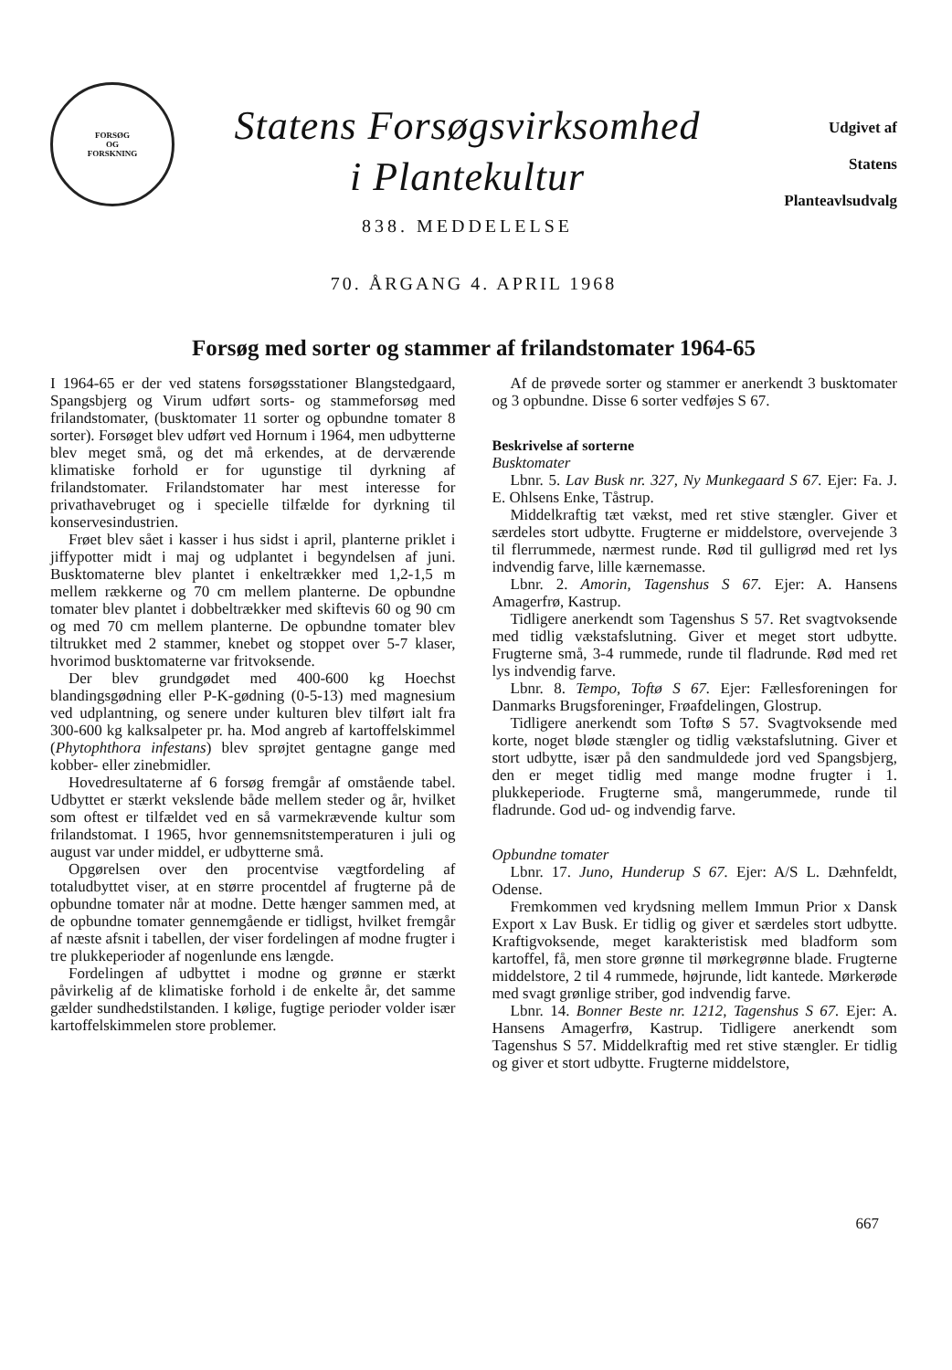FORSØG
OG
FORSKNING
Statens Forsøgsvirksomhed
i Plantekultur
838. MEDDELELSE
Udgivet af
Statens
Planteavlsudvalg
70. ÅRGANG 4. APRIL 1968
Forsøg med sorter og stammer af frilandstomater 1964-65
I 1964-65 er der ved statens forsøgsstationer Blangstedgaard, Spangsbjerg og Virum udført sorts- og stammeforsøg med frilandstomater, (busktomater 11 sorter og opbundne tomater 8 sorter). Forsøget blev udført ved Hornum i 1964, men udbytterne blev meget små, og det må erkendes, at de derværende klimatiske forhold er for ugunstige til dyrkning af frilandstomater. Frilandstomater har mest interesse for privathavebruget og i specielle tilfælde for dyrkning til konservesindustrien.
Frøet blev sået i kasser i hus sidst i april, planterne priklet i jiffypotter midt i maj og udplantet i begyndelsen af juni. Busktomaterne blev plantet i enkeltrækker med 1,2-1,5 m mellem rækkerne og 70 cm mellem planterne. De opbundne tomater blev plantet i dobbeltrækker med skiftevis 60 og 90 cm og med 70 cm mellem planterne. De opbundne tomater blev tiltrukket med 2 stammer, knebet og stoppet over 5-7 klaser, hvorimod busktomaterne var fritvoksende.
Der blev grundgødet med 400-600 kg Hoechst blandingsgødning eller P-K-gødning (0-5-13) med magnesium ved udplantning, og senere under kulturen blev tilført ialt fra 300-600 kg kalksalpeter pr. ha. Mod angreb af kartoffelskimmel (Phytophthora infestans) blev sprøjtet gentagne gange med kobber- eller zinebmidler.
Hovedresultaterne af 6 forsøg fremgår af omstående tabel. Udbyttet er stærkt vekslende både mellem steder og år, hvilket som oftest er tilfældet ved en så varmekrævende kultur som frilandstomat. I 1965, hvor gennemsnitstemperaturen i juli og august var under middel, er udbytterne små.
Opgørelsen over den procentvise vægtfordeling af totaludbyttet viser, at en større procentdel af frugterne på de opbundne tomater når at modne. Dette hænger sammen med, at de opbundne tomater gennemgående er tidligst, hvilket fremgår af næste afsnit i tabellen, der viser fordelingen af modne frugter i tre plukkeperioder af nogenlunde ens længde.
Fordelingen af udbyttet i modne og grønne er stærkt påvirkelig af de klimatiske forhold i de enkelte år, det samme gælder sundhedstilstanden. I kølige, fugtige perioder volder især kartoffelskimmelen store problemer.
Af de prøvede sorter og stammer er anerkendt 3 busktomater og 3 opbundne. Disse 6 sorter vedføjes S 67.
Beskrivelse af sorterne
Busktomater
Lbnr. 5. Lav Busk nr. 327, Ny Munkegaard S 67. Ejer: Fa. J. E. Ohlsens Enke, Tåstrup.
Middelkraftig tæt vækst, med ret stive stængler. Giver et særdeles stort udbytte. Frugterne er middelstore, overvejende 3 til flerrummede, nærmest runde. Rød til gulligrød med ret lys indvendig farve, lille kærnemasse.
Lbnr. 2. Amorin, Tagenshus S 67. Ejer: A. Hansens Amagerfrø, Kastrup.
Tidligere anerkendt som Tagenshus S 57. Ret svagtvoksende med tidlig vækstafslutning. Giver et meget stort udbytte. Frugterne små, 3-4 rummede, runde til fladrunde. Rød med ret lys indvendig farve.
Lbnr. 8. Tempo, Toftø S 67. Ejer: Fællesforeningen for Danmarks Brugsforeninger, Frøafdelingen, Glostrup.
Tidligere anerkendt som Toftø S 57. Svagtvoksende med korte, noget bløde stængler og tidlig vækstafslutning. Giver et stort udbytte, især på den sandmuldede jord ved Spangsbjerg, den er meget tidlig med mange modne frugter i 1. plukkeperiode. Frugterne små, mangerummede, runde til fladrunde. God ud- og indvendig farve.
Opbundne tomater
Lbnr. 17. Juno, Hunderup S 67. Ejer: A/S L. Dæhnfeldt, Odense.
Fremkommen ved krydsning mellem Immun Prior x Dansk Export x Lav Busk. Er tidlig og giver et særdeles stort udbytte. Kraftigvoksende, meget karakteristisk med bladform som kartoffel, få, men store grønne til mørkegrønne blade. Frugterne middelstore, 2 til 4 rummede, højrunde, lidt kantede. Mørkerøde med svagt grønlige striber, god indvendig farve.
Lbnr. 14. Bonner Beste nr. 1212, Tagenshus S 67. Ejer: A. Hansens Amagerfrø, Kastrup. Tidligere anerkendt som Tagenshus S 57. Middelkraftig med ret stive stængler. Er tidlig og giver et stort udbytte. Frugterne middelstore,
667